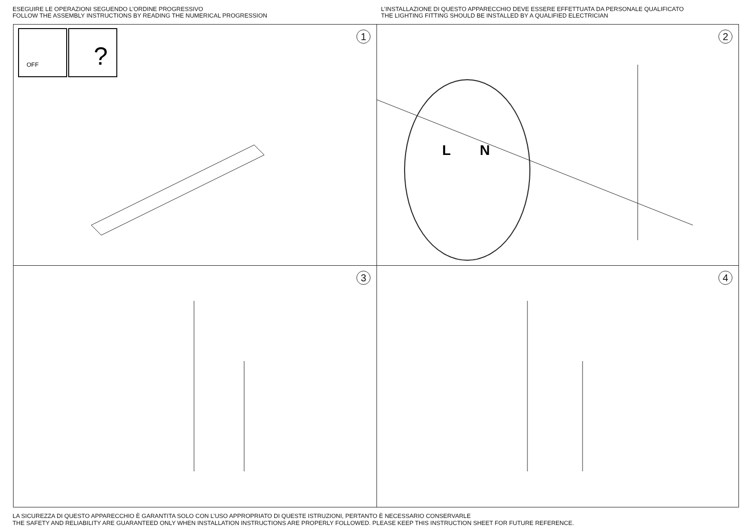ESEGUIRE LE OPERAZIONI SEGUENDO L’ORDINE PROGRESSIVO
FOLLOW THE ASSEMBLY INSTRUCTIONS BY READING THE NUMERICAL PROGRESSION
L’INSTALLAZIONE DI QUESTO APPARECCHIO DEVE ESSERE EFFETTUATA DA PERSONALE QUALIFICATO
THE LIGHTING FITTING SHOULD BE INSTALLED BY A QUALIFIED ELECTRICIAN
OFF
?
1
L
N
2
3
4
LA SICUREZZA DI QUESTO APPARECCHIO È GARANTITA SOLO CON L’USO APPROPRIATO DI QUESTE ISTRUZIONI, PERTANTO È NECESSARIO CONSERVARLE
THE SAFETY AND RELIABILITY ARE GUARANTEED ONLY WHEN INSTALLATION INSTRUCTIONS ARE PROPERLY FOLLOWED. PLEASE KEEP THIS INSTRUCTION SHEET FOR FUTURE REFERENCE.